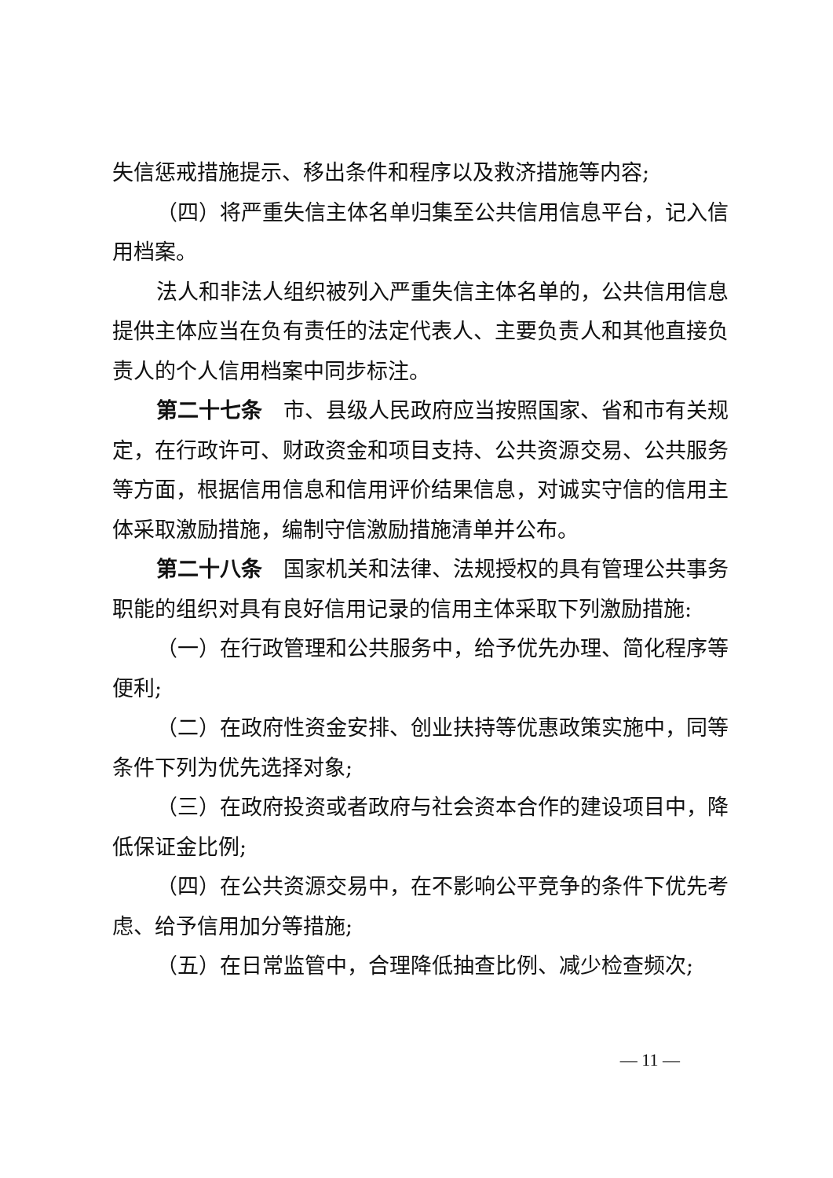失信惩戒措施提示、移出条件和程序以及救济措施等内容;
（四）将严重失信主体名单归集至公共信用信息平台，记入信用档案。
法人和非法人组织被列入严重失信主体名单的，公共信用信息提供主体应当在负有责任的法定代表人、主要负责人和其他直接负责人的个人信用档案中同步标注。
第二十七条　市、县级人民政府应当按照国家、省和市有关规定，在行政许可、财政资金和项目支持、公共资源交易、公共服务等方面，根据信用信息和信用评价结果信息，对诚实守信的信用主体采取激励措施，编制守信激励措施清单并公布。
第二十八条　国家机关和法律、法规授权的具有管理公共事务职能的组织对具有良好信用记录的信用主体采取下列激励措施:
（一）在行政管理和公共服务中，给予优先办理、简化程序等便利;
（二）在政府性资金安排、创业扶持等优惠政策实施中，同等条件下列为优先选择对象;
（三）在政府投资或者政府与社会资本合作的建设项目中，降低保证金比例;
（四）在公共资源交易中，在不影响公平竞争的条件下优先考虑、给予信用加分等措施;
（五）在日常监管中，合理降低抽查比例、减少检查频次;
— 11 —